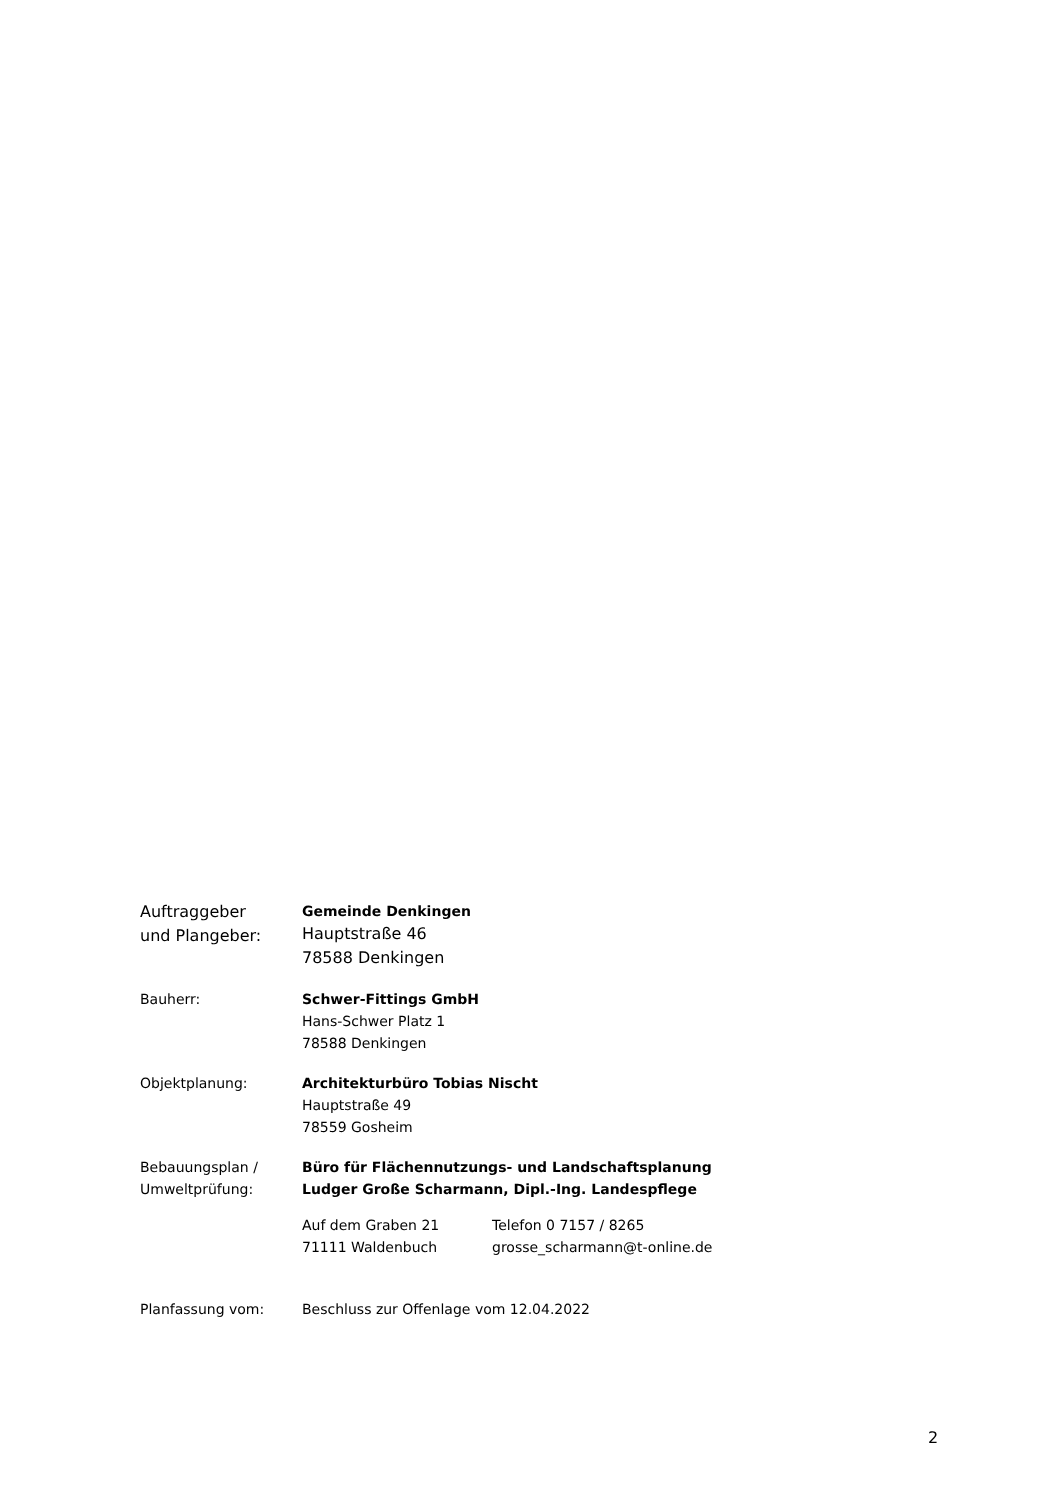Auftraggeber
und Plangeber:
Gemeinde Denkingen
Hauptstraße 46
78588 Denkingen
Bauherr: Schwer-Fittings GmbH
Hans-Schwer Platz 1
78588 Denkingen
Objektplanung: Architekturbüro Tobias Nischt
Hauptstraße 49
78559 Gosheim
Bebauungsplan /
Umweltprüfung:
Büro für Flächennutzungs- und Landschaftsplanung
Ludger Große Scharmann, Dipl.-Ing. Landespflege
Auf dem Graben 21
71111 Waldenbuch
Telefon 0 7157 / 8265
grosse_scharmann@t-online.de
Planfassung vom: Beschluss zur Offenlage vom 12.04.2022
2